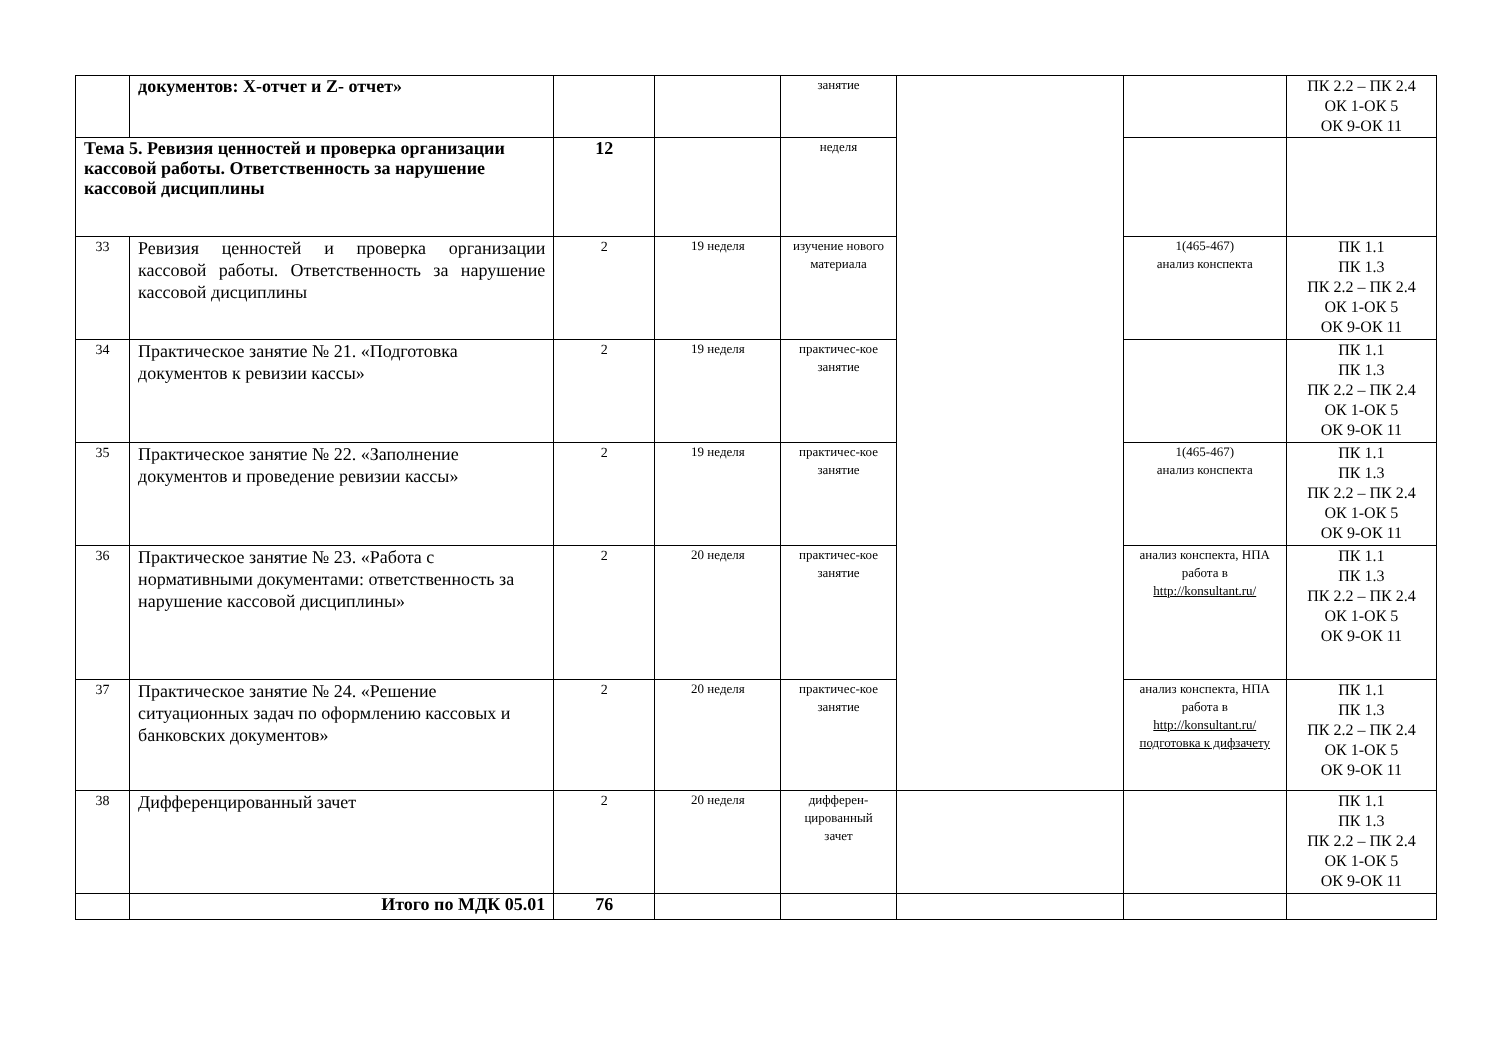| | документов: X-отчет и Z- отчет» | | | занятие | | | ПК 2.2 – ПК 2.4 ОК 1-ОК 5 ОК 9-ОК 11 |
| Тема 5. Ревизия ценностей и проверка организации кассовой работы. Ответственность за нарушение кассовой дисциплины | | 12 | | неделя | | | |
| 33 | Ревизия ценностей и проверка организации кассовой работы. Ответственность за нарушение кассовой дисциплины | 2 | 19 неделя | изучение нового материала | | 1(465-467) анализ конспекта | ПК 1.1 ПК 1.3 ПК 2.2 – ПК 2.4 ОК 1-ОК 5 ОК 9-ОК 11 |
| 34 | Практическое занятие № 21. «Подготовка документов к ревизии кассы» | 2 | 19 неделя | практичес-кое занятие | | | ПК 1.1 ПК 1.3 ПК 2.2 – ПК 2.4 ОК 1-ОК 5 ОК 9-ОК 11 |
| 35 | Практическое занятие № 22. «Заполнение документов и проведение ревизии кассы» | 2 | 19 неделя | практичес-кое занятие | | 1(465-467) анализ конспекта | ПК 1.1 ПК 1.3 ПК 2.2 – ПК 2.4 ОК 1-ОК 5 ОК 9-ОК 11 |
| 36 | Практическое занятие № 23. «Работа с нормативными документами: ответственность за нарушение кассовой дисциплины» | 2 | 20 неделя | практичес-кое занятие | | анализ конспекта, НПА работа в http://konsultant.ru/ | ПК 1.1 ПК 1.3 ПК 2.2 – ПК 2.4 ОК 1-ОК 5 ОК 9-ОК 11 |
| 37 | Практическое занятие № 24. «Решение ситуационных задач по оформлению кассовых и банковских документов» | 2 | 20 неделя | практичес-кое занятие | | анализ конспекта, НПА работа в http://konsultant.ru/ подготовка к дифзачету | ПК 1.1 ПК 1.3 ПК 2.2 – ПК 2.4 ОК 1-ОК 5 ОК 9-ОК 11 |
| 38 | Дифференцированный зачет | 2 | 20 неделя | дифферен-цированный зачет | | | ПК 1.1 ПК 1.3 ПК 2.2 – ПК 2.4 ОК 1-ОК 5 ОК 9-ОК 11 |
| | Итого по МДК 05.01 | 76 | | | | | |